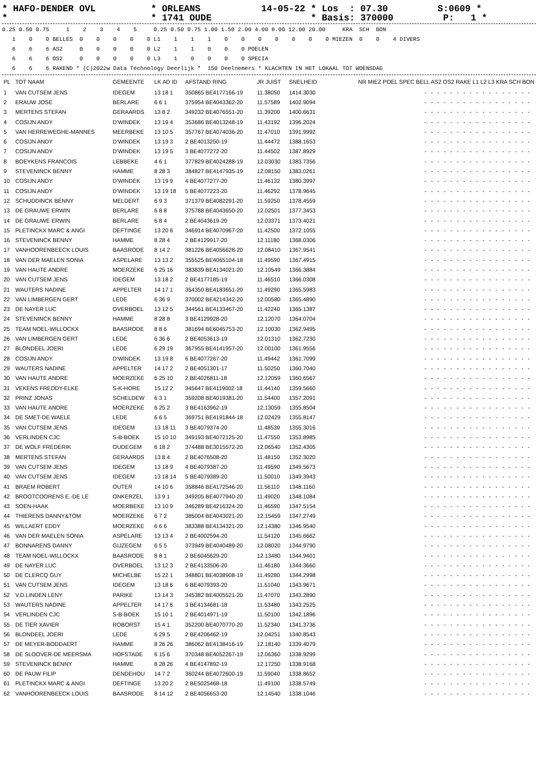* HAFO-DENDER OVL          * ORLEANS           14-05-22 * Los  : 07.30         S:0609 *
*                          * 1741 OUDE                  * Basis: 370000         P:   1 *
0.25 0.50 0.75     1    2    3    4    5     0.25 0.50 0.75 1.00 1.50 2.00 4.00 8.00 12.00 20.00     KRA  SCH  BON
   1    0    0 BELLES  0    0    0    0    0 L1    1    1    1    0    0    0    0    0    0    0 MIEZEN  0    0    4 DIVERS
   6    6    6 AS2     0    0    0    0    0 L2    1    1    0    0    0 POELEN
   6    6    6 OS2     0    0    0    0    0 L3    1    0    0    0    0 SPECIA
   6    6    6 RAKEND * (C)2022w Data Technology Deerlijk *  150 Deelnemers * KLACHTEN IN HET LOKAAL TOT WOENSDAG
| PL | TOT NAAM | GEMEENTE | LK AD ID | AFSTAND RING | JR JUIST | SNELHEID | NR MIEZ POEL SPEC BELL AS2 OS2 RAKE L1 L2 L3 KRA SCH BON |
| --- | --- | --- | --- | --- | --- | --- | --- |
| 1 | VAN CUTSEM JENS | IDEGEM | 13 18 1 | 350865 BE4177166-19 | 11.38050 | 1414.3030 | ----------------- |
| 2 | ERAUW JOSE | BERLARE | 6 6 1 | 375954 BE4043362-20 | 11.57589 | 1402.9094 | ----------------- |
| 3 | MERTENS STEFAN | GERAARDS | 13 8 2 | 349232 BE4076551-20 | 11.39200 | 1400.6631 | ----------------- |
| 4 | COSIJN ANDY | D'WINDEK | 13 19 4 | 353686 BE4013248-19 | 11.43192 | 1396.2024 | ----------------- |
| 5 | VAN HERREWEGHE-MANNES | MEERBEKE | 13 10 5 | 357767 BE4074036-20 | 11.47010 | 1391.9992 | ----------------- |
| 6 | COSIJN ANDY | D'WINDEK | 13 19 3 | 2 BE4013250-19 | 11.44472 | 1388.1653 | ----------------- |
| 7 | COSIJN ANDY | D'WINDEK | 13 19 5 | 3 BE4077272-20 | 11.44502 | 1387.8929 | ----------------- |
| 8 | BOEYKENS FRANCOIS | LEBBEKE | 4 6 1 | 377829 BE4024288-19 | 12.03030 | 1383.7356 | ----------------- |
| 9 | STEVENINCK BENNY | HAMME | 8 28 3 | 384827 BE4147935-19 | 12.08150 | 1383.0261 | ----------------- |
| 10 | COSIJN ANDY | D'WINDEK | 13 19 9 | 4 BE4077277-20 | 11.46132 | 1380.3997 | ----------------- |
| 11 | COSIJN ANDY | D'WINDEK | 13 19 18 | 5 BE4077223-20 | 11.46292 | 1378.9645 | ----------------- |
| 12 | SCHUDDINCK BENNY | MELDERT | 6 9 3 | 371379 BE4082291-20 | 11.59250 | 1378.4559 | ----------------- |
| 13 | DE GRAUWE ERWIN | BERLARE | 6 8 8 | 375788 BE4043650-20 | 12.02501 | 1377.3453 | ----------------- |
| 14 | DE GRAUWE ERWIN | BERLARE | 6 8 4 | 2 BE4043619-20 | 12.03371 | 1373.4021 | ----------------- |
| 15 | PLETINCKX MARC & ANGI | DEFTINGE | 13 20 6 | 346914 BE4070967-20 | 11.42500 | 1372.1055 | ----------------- |
| 16 | STEVENINCK BENNY | HAMME | 8 28 4 | 2 BE4129917-20 | 12.11180 | 1368.0306 | ----------------- |
| 17 | VANHOORENBEECK LOUIS | BAASRODE | 8 14 2 | 381226 BE4056628-20 | 12.08410 | 1367.9541 | ----------------- |
| 18 | VAN DER MAELEN SONIA | ASPELARE | 13 13 2 | 355525 BE4065104-18 | 11.49590 | 1367.4915 | ----------------- |
| 19 | VAN HAUTE ANDRE | MOERZEKE | 6 25 16 | 383839 BE4134021-20 | 12.10549 | 1366.3884 | ----------------- |
| 20 | VAN CUTSEM JENS | IDEGEM | 13 18 2 | 2 BE4177185-19 | 11.46510 | 1366.0308 | ----------------- |
| 21 | WAUTERS NADINE | APPELTER | 14 17 1 | 354350 BE4183651-20 | 11.49290 | 1365.5983 | ----------------- |
| 22 | VAN LIMBERGEN GERT | LEDE | 6 36 9 | 370002 BE4214342-20 | 12.00580 | 1365.4890 | ----------------- |
| 23 | DE NAYER LUC | OVERBOEL | 13 12 5 | 344561 BE4133467-20 | 11.42240 | 1365.1387 | ----------------- |
| 24 | STEVENINCK BENNY | HAMME | 8 28 8 | 3 BE4129928-20 | 12.12070 | 1364.0704 | ----------------- |
| 25 | TEAM NOEL-WILLOCKX | BAASRODE | 8 8 6 | 381694 BE6045753-20 | 12.10030 | 1362.9495 | ----------------- |
| 26 | VAN LIMBERGEN GERT | LEDE | 6 36 6 | 2 BE4053613-19 | 12.01310 | 1362.7230 | ----------------- |
| 27 | BLONDEEL JOERI | LEDE | 6 29 19 | 367955 BE4141957-20 | 12.00100 | 1361.9556 | ----------------- |
| 28 | COSIJN ANDY | D'WINDEK | 13 19 8 | 6 BE4077267-20 | 11.49442 | 1361.7099 | ----------------- |
| 29 | WAUTERS NADINE | APPELTER | 14 17 2 | 2 BE4051301-17 | 11.50250 | 1360.7040 | ----------------- |
| 30 | VAN HAUTE ANDRE | MOERZEKE | 6 25 10 | 2 BE4026811-18 | 12.12059 | 1360.6567 | ----------------- |
| 31 | VEKENS FREDDY-ELKE | S-K-HORE | 15 12 2 | 345647 BE4119002-18 | 11.44140 | 1359.5660 | ----------------- |
| 32 | PRINZ JONAS | SCHELDEW | 6 3 1 | 359208 BE4019381-20 | 11.54400 | 1357.2091 | ----------------- |
| 33 | VAN HAUTE ANDRE | MOERZEKE | 6 25 2 | 3 BE4163962-19 | 12.13059 | 1355.8504 | ----------------- |
| 34 | DE SMET-DE WAELE | LEDE | 6 6 5 | 369751 BE4191844-18 | 12.02429 | 1355.8147 | ----------------- |
| 35 | VAN CUTSEM JENS | IDEGEM | 13 18 11 | 3 BE4079374-20 | 11.48530 | 1355.3016 | ----------------- |
| 36 | VERLINDEN CJC | S-B-BOEK | 15 10 10 | 349193 BE4072125-20 | 11.47550 | 1353.8985 | ----------------- |
| 37 | DE WOLF FREDERIK | OUDEGEM | 6 18 2 | 374488 BE3015572-20 | 12.06540 | 1352.4305 | ----------------- |
| 38 | MERTENS STEFAN | GERAARDS | 13 8 4 | 2 BE4076508-20 | 11.48150 | 1352.3020 | ----------------- |
| 39 | VAN CUTSEM JENS | IDEGEM | 13 18 9 | 4 BE4079387-20 | 11.49590 | 1349.5673 | ----------------- |
| 40 | VAN CUTSEM JENS | IDEGEM | 13 18 14 | 5 BE4079389-20 | 11.50010 | 1349.3943 | ----------------- |
| 41 | BRAEM ROBERT | OUTER | 14 10 6 | 358846 BE4172546-20 | 11.56110 | 1348.1160 | ----------------- |
| 42 | BROOTCOORENS E.-DE LE | ONKERZEL | 13 9 1 | 349205 BE4077940-20 | 11.49020 | 1348.1084 | ----------------- |
| 43 | SOEN-HAAK | MOERBEKE | 13 10 9 | 346289 BE4216324-20 | 11.46590 | 1347.5154 | ----------------- |
| 44 | THIERENS DANNY&TOM | MOERZEKE | 6 7 2 | 385004 BE4043021-20 | 12.15459 | 1347.2749 | ----------------- |
| 45 | WILLAERT EDDY | MOERZEKE | 6 6 6 | 383388 BE4134321-20 | 12.14380 | 1346.9540 | ----------------- |
| 46 | VAN DER MAELEN SONIA | ASPELARE | 13 13 4 | 2 BE4002594-20 | 11.54120 | 1345.6662 | ----------------- |
| 47 | BONNARENS DANNY | GIJZEGEM | 6 5 5 | 373949 BE4040489-20 | 12.08020 | 1344.9790 | ----------------- |
| 48 | TEAM NOEL-WILLOCKX | BAASRODE | 8 8 1 | 2 BE6045629-20 | 12.13480 | 1344.9401 | ----------------- |
| 49 | DE NAYER LUC | OVERBOEL | 13 12 3 | 2 BE4133506-20 | 11.46180 | 1344.3660 | ----------------- |
| 50 | DE CLERCQ GUY | MICHELBE | 15 22 1 | 348801 BE4038908-19 | 11.49280 | 1344.2998 | ----------------- |
| 51 | VAN CUTSEM JENS | IDEGEM | 13 18 6 | 6 BE4079393-20 | 11.51040 | 1343.9671 | ----------------- |
| 52 | V.D.LINDEN LENY | PARIKE | 13 14 3 | 345382 BE4005521-20 | 11.47070 | 1343.2890 | ----------------- |
| 53 | WAUTERS NADINE | APPELTER | 14 17 6 | 3 BE4134681-18 | 11.53480 | 1343.2525 | ----------------- |
| 54 | VERLINDEN CJC | S-B-BOEK | 15 10 1 | 2 BE4014971-19 | 11.50100 | 1342.1896 | ----------------- |
| 55 | DE TIER XAVIER | ROBORST | 15 4 1 | 352200 BE4070770-20 | 11.52340 | 1341.3736 | ----------------- |
| 56 | BLONDEEL JOERI | LEDE | 6 29 5 | 2 BE4206462-19 | 12.04251 | 1340.8543 | ----------------- |
| 57 | DE MEYER-BODDAERT | HAMME | 8 26 26 | 386062 BE4138416-19 | 12.18140 | 1339.4079 | ----------------- |
| 58 | DE SLOOVER-DE MEERSMA | HOFSTADE | 6 15 6 | 370348 BE4052267-19 | 12.06360 | 1338.9299 | ----------------- |
| 59 | STEVENINCK BENNY | HAMME | 8 28 26 | 4 BE4147892-19 | 12.17250 | 1338.9168 | ----------------- |
| 60 | DE PAUW FILIP | DENDEHOU | 14 7 2 | 360244 BE4072600-19 | 11.59040 | 1338.8652 | ----------------- |
| 61 | PLETINCKX MARC & ANGI | DEFTINGE | 13 20 2 | 2 BE5025468-18 | 11.49100 | 1338.5749 | ----------------- |
| 62 | VANHOORENBEECK LOUIS | BAASRODE | 8 14 12 | 2 BE4056653-20 | 12.14540 | 1338.1046 | ----------------- |